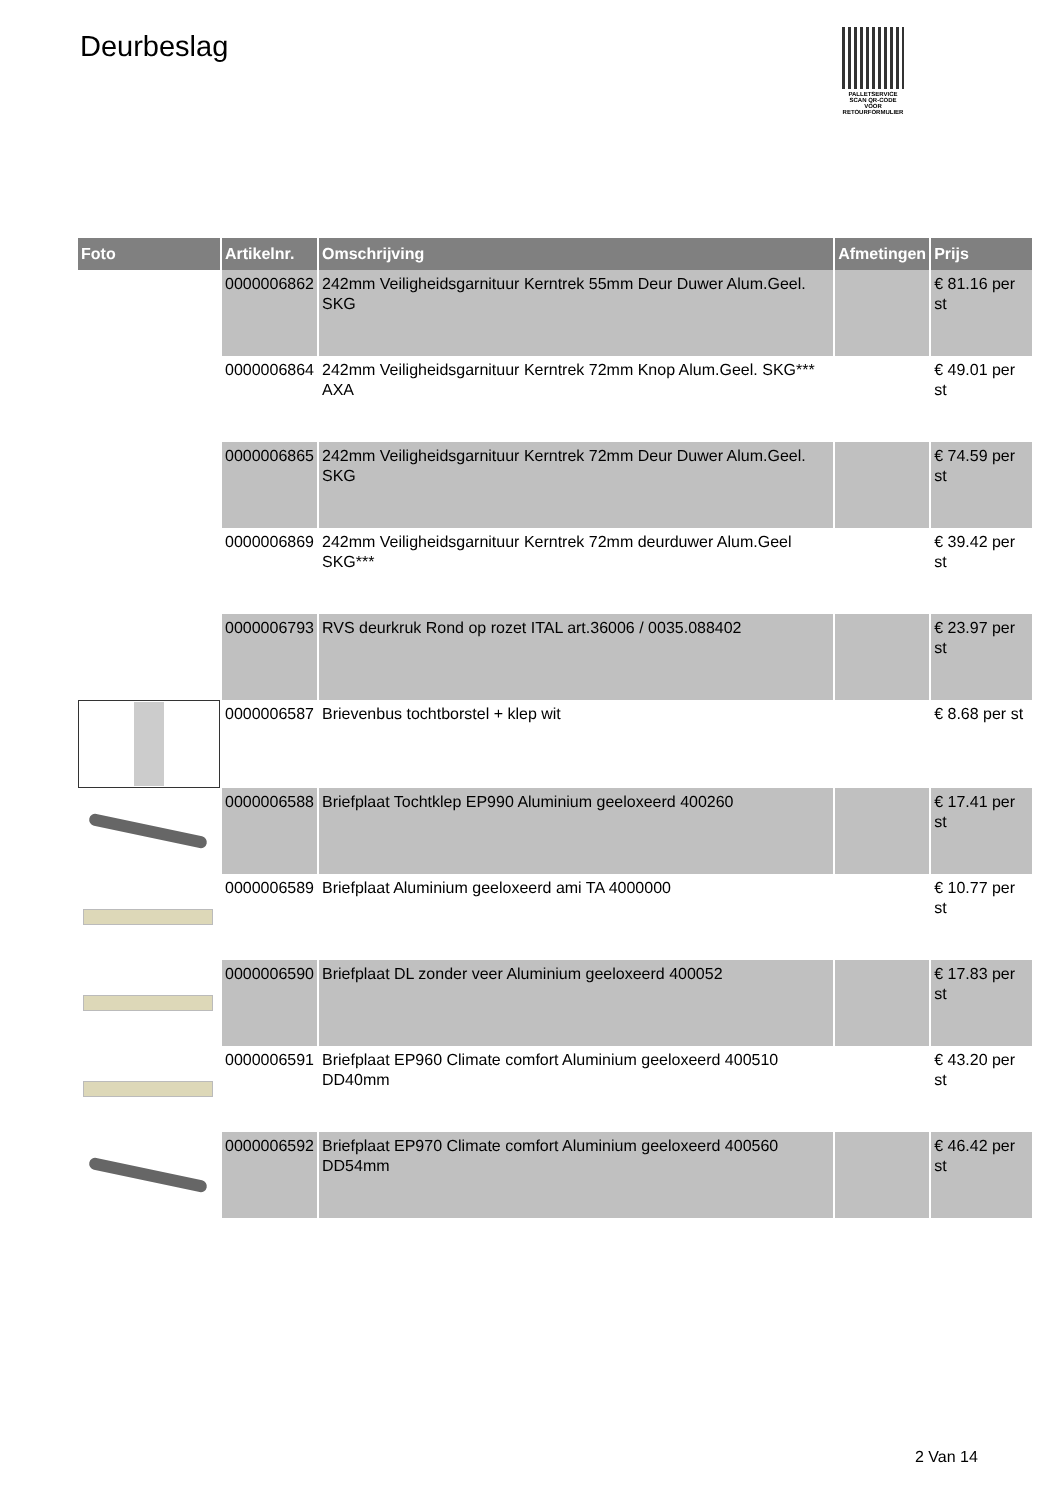Deurbeslag
PALLETSERVICE
SCAN QR-CODE VOOR RETOURFORMULIER
| Foto | Artikelnr. | Omschrijving | Afmetingen | Prijs |
| --- | --- | --- | --- | --- |
| | 0000006862 | 242mm Veiligheidsgarnituur Kerntrek 55mm Deur Duwer Alum.Geel. SKG | | € 81.16 per st |
| | 0000006864 | 242mm Veiligheidsgarnituur Kerntrek 72mm Knop Alum.Geel. SKG*** AXA | | € 49.01 per st |
| | 0000006865 | 242mm Veiligheidsgarnituur Kerntrek 72mm Deur Duwer Alum.Geel. SKG | | € 74.59 per st |
| | 0000006869 | 242mm Veiligheidsgarnituur Kerntrek 72mm deurduwer Alum.Geel SKG*** | | € 39.42 per st |
| | 0000006793 | RVS deurkruk Rond op rozet ITAL art.36006 / 0035.088402 | | € 23.97 per st |
| | 0000006587 | Brievenbus tochtborstel + klep wit | | € 8.68 per st |
| | 0000006588 | Briefplaat Tochtklep EP990 Aluminium geeloxeerd 400260 | | € 17.41 per st |
| | 0000006589 | Briefplaat Aluminium geeloxeerd ami TA 4000000 | | € 10.77 per st |
| | 0000006590 | Briefplaat DL zonder veer Aluminium geeloxeerd 400052 | | € 17.83 per st |
| | 0000006591 | Briefplaat EP960 Climate comfort Aluminium geeloxeerd 400510 DD40mm | | € 43.20 per st |
| | 0000006592 | Briefplaat EP970 Climate comfort Aluminium geeloxeerd 400560 DD54mm | | € 46.42 per st |
2 Van 14